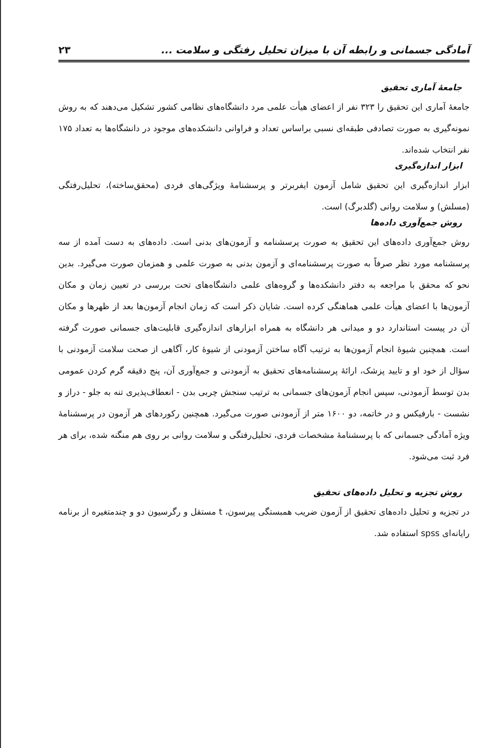آمادگی جسمانی و رابطه آن با میزان تحلیل رفتگی و سلامت ... ۲۳
جامعهٔ آماری تحقیق
جامعهٔ آماری این تحقیق را ۳۲۳ نفر از اعضای هیأت علمی مرد دانشگاه‌های نظامی کشور تشکیل می‌دهند که به روش نمونه‌گیری به صورت تصادفی طبقه‌ای نسبی براساس تعداد و فراوانی دانشکده‌های موجود در دانشگاه‌ها به تعداد ۱۷۵ نفر انتخاب شده‌اند.
ابزار اندازه‌گیری
ابزار اندازه‌گیری این تحقیق شامل آزمون ایفربرتر و پرسشنامهٔ ویژگی‌های فردی (محقق‌ساخته)، تحلیل‌رفتگی (مسلش) و سلامت روانی (گلدبرگ) است.
روش جمع‌آوری داده‌ها
روش جمع‌آوری داده‌های این تحقیق به صورت پرسشنامه و آزمون‌های بدنی است. داده‌های به دست آمده از سه پرسشنامه مورد نظر صرفاً به صورت پرسشنامه‌ای و آزمون بدنی به صورت علمی و همزمان صورت می‌گیرد. بدین نحو که محقق با مراجعه به دفتر دانشکده‌ها و گروه‌های علمی دانشگاه‌های تحت بررسی در تعیین زمان و مکان آزمون‌ها با اعضای هیأت علمی هماهنگی کرده است. شایان ذکر است که زمان انجام آزمون‌ها بعد از ظهرها و مکان آن در پیست استاندارد دو و میدانی هر دانشگاه به همراه ابزارهای اندازه‌گیری قابلیت‌های جسمانی صورت گرفته است. همچنین شیوهٔ انجام آزمون‌ها به ترتیب آگاه ساختن آزمودنی از شیوهٔ کار، آگاهی از صحت سلامت آزمودنی با سؤال از خود او و تایید پزشک، ارائهٔ پرسشنامه‌های تحقیق به آزمودنی و جمع‌آوری آن، پنج دقیقه گرم کردن عمومی بدن توسط آزمودنی، سپس انجام آزمون‌های جسمانی به ترتیب سنجش چربی بدن - انعطاف‌پذیری تنه به جلو - دراز و نشست - بارفیکس و در خاتمه، دو ۱۶۰۰ متر از آزمودنی صورت می‌گیرد. همچنین رکوردهای هر آزمون در پرسشنامهٔ ویژه آمادگی جسمانی که با پرسشنامهٔ مشخصات فردی، تحلیل‌رفتگی و سلامت روانی بر روی هم منگنه شده، برای هر فرد ثبت می‌شود.
روش تجزیه و تحلیل داده‌های تحقیق
در تجزیه و تحلیل داده‌های تحقیق از آزمون ضریب همبستگی پیرسون، t مستقل و رگرسیون دو و چندمتغیره از برنامه رایانه‌ای spss استفاده شد.